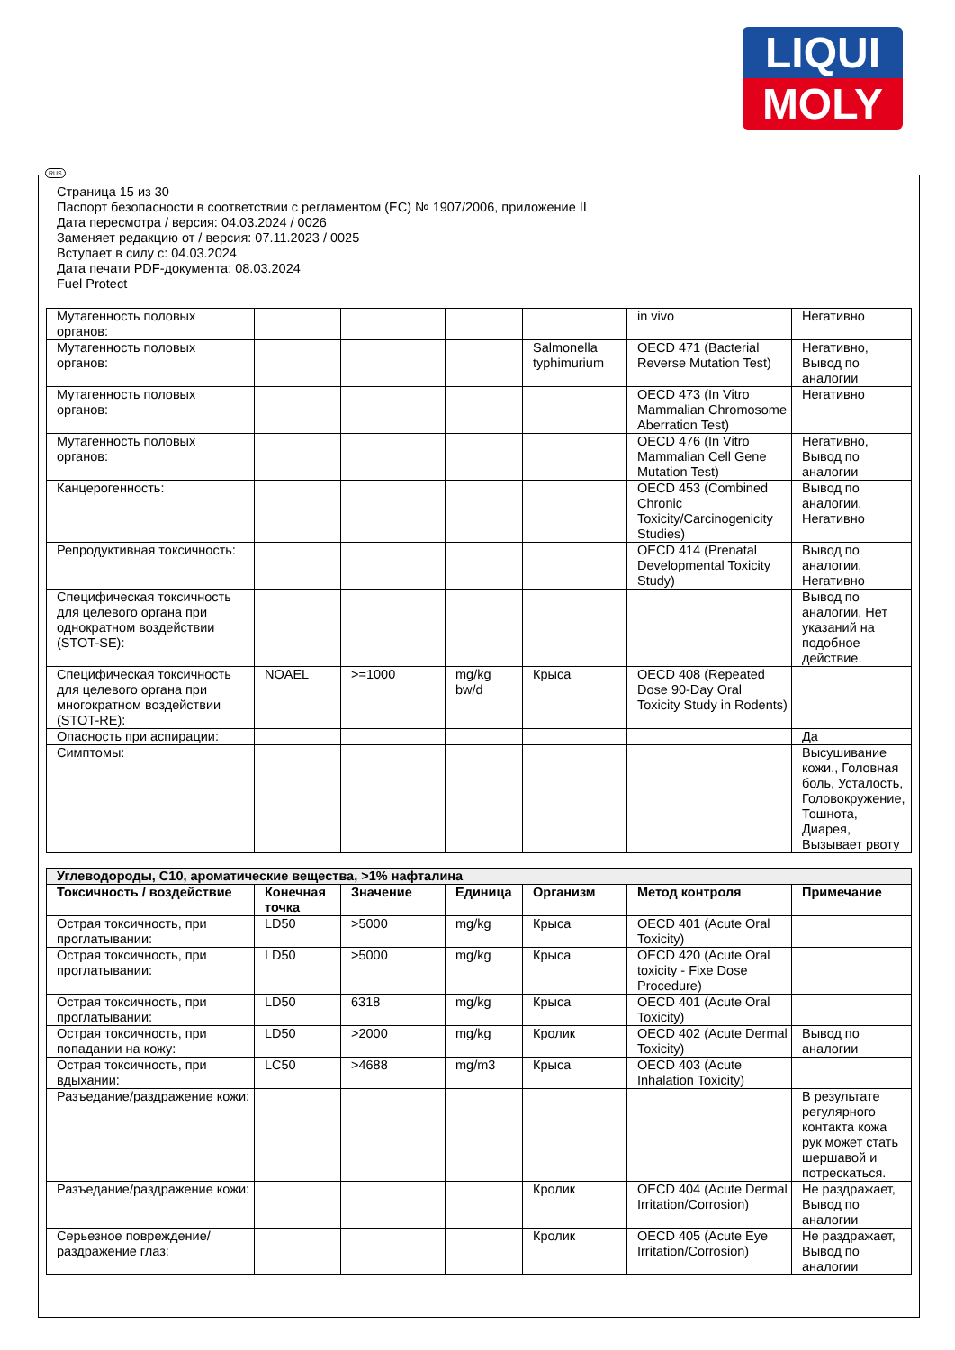LIQUI
MOLY
RUS
Страница 15 из 30
Паспорт безопасности в соответствии с регламентом (ЕС) № 1907/2006, приложение II
Дата пересмотра / версия: 04.03.2024 / 0026
Заменяет редакцию от / версия: 07.11.2023 / 0025
Вступает в силу с: 04.03.2024
Дата печати PDF-документа: 08.03.2024
Fuel Protect
| Мутагенность половых органов: | | | | | in vivo | Негативно |
| Мутагенность половых органов: | | | | Salmonella typhimurium | OECD 471 (Bacterial Reverse Mutation Test) | Негативно, Вывод по аналогии |
| Мутагенность половых органов: | | | | | OECD 473 (In Vitro Mammalian Chromosome Aberration Test) | Негативно |
| Мутагенность половых органов: | | | | | OECD 476 (In Vitro Mammalian Cell Gene Mutation Test) | Негативно, Вывод по аналогии |
| Канцерогенность: | | | | | OECD 453 (Combined Chronic Toxicity/Carcinogenicity Studies) | Вывод по аналогии, Негативно |
| Репродуктивная токсичность: | | | | | OECD 414 (Prenatal Developmental Toxicity Study) | Вывод по аналогии, Негативно |
| Специфическая токсичность для целевого органа при однократном воздействии (STOT-SE): | | | | | | Вывод по аналогии, Нет указаний на подобное действие. |
| Специфическая токсичность для целевого органа при многократном воздействии (STOT-RE): | NOAEL | >=1000 | mg/kg bw/d | Крыса | OECD 408 (Repeated Dose 90-Day Oral Toxicity Study in Rodents) | |
| Опасность при аспирации: | | | | | | Да |
| Симптомы: | | | | | | Высушивание кожи., Головная боль, Усталость, Головокружение, Тошнота, Диарея, Вызывает рвоту |
| Углеводороды, C10, ароматические вещества, >1% нафталина | | | | | | |
| Токсичность / воздействие | Конечная точка | Значение | Единица | Организм | Метод контроля | Примечание |
| Острая токсичность, при проглатывании: | LD50 | >5000 | mg/kg | Крыса | OECD 401 (Acute Oral Toxicity) | |
| Острая токсичность, при проглатывании: | LD50 | >5000 | mg/kg | Крыса | OECD 420 (Acute Oral toxicity - Fixe Dose Procedure) | |
| Острая токсичность, при проглатывании: | LD50 | 6318 | mg/kg | Крыса | OECD 401 (Acute Oral Toxicity) | |
| Острая токсичность, при попадании на кожу: | LD50 | >2000 | mg/kg | Кролик | OECD 402 (Acute Dermal Toxicity) | Вывод по аналогии |
| Острая токсичность, при вдыхании: | LC50 | >4688 | mg/m3 | Крыса | OECD 403 (Acute Inhalation Toxicity) | |
| Разъедание/раздражение кожи: | | | | | | В результате регулярного контакта кожа рук может стать шершавой и потрескаться. |
| Разъедание/раздражение кожи: | | | | Кролик | OECD 404 (Acute Dermal Irritation/Corrosion) | Не раздражает, Вывод по аналогии |
| Серьезное повреждение/раздражение глаз: | | | | Кролик | OECD 405 (Acute Eye Irritation/Corrosion) | Не раздражает, Вывод по аналогии |